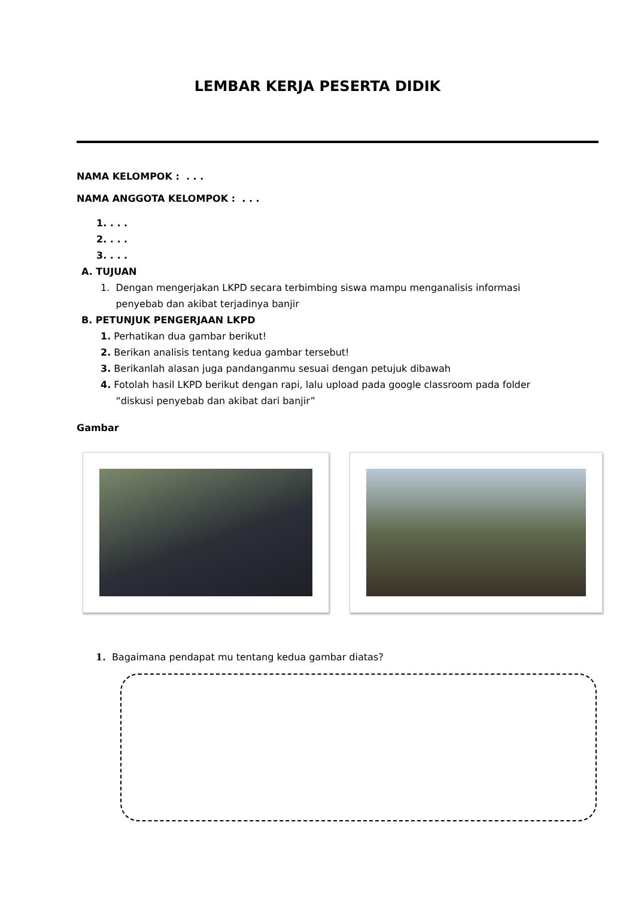LEMBAR KERJA PESERTA DIDIK
NAMA KELOMPOK : . . .
NAMA ANGGOTA KELOMPOK : . . .
1. . . .
2. . . .
3. . . .
A. TUJUAN
1. Dengan mengerjakan LKPD secara terbimbing siswa mampu menganalisis informasi
penyebab dan akibat terjadinya banjir
B. PETUNJUK PENGERJAAN LKPD
1. Perhatikan dua gambar berikut!
2. Berikan analisis tentang kedua gambar tersebut!
3. Berikanlah alasan juga pandanganmu sesuai dengan petujuk dibawah
4. Fotolah hasil LKPD berikut dengan rapi, lalu upload pada google classroom pada folder
“diskusi penyebab dan akibat dari banjir”
Gambar
1. Bagaimana pendapat mu tentang kedua gambar diatas?